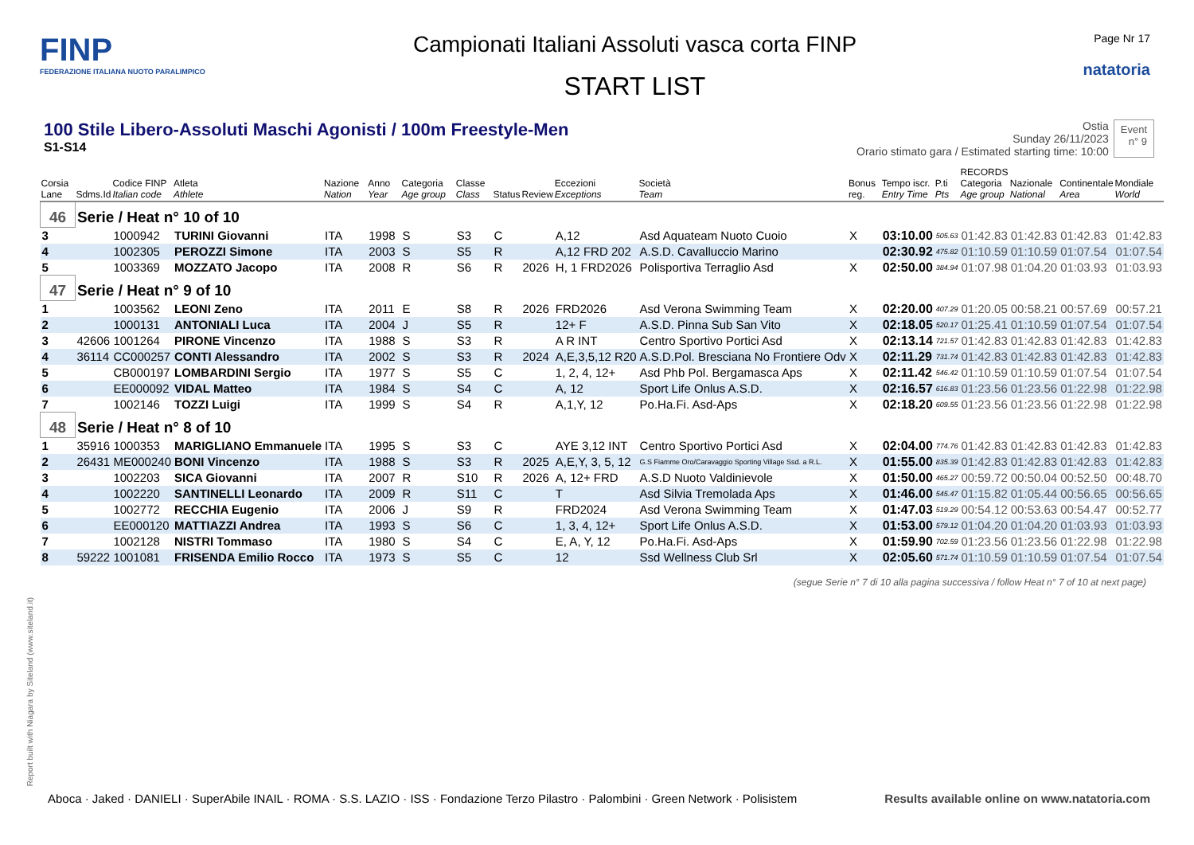FINP
FEDERAZIONE ITALIANA NUOTO PARALIMPICO
Campionati Italiani Assoluti vasca corta FINP
START LIST
Page Nr 17
natatoria
100 Stile Libero-Assoluti Maschi Agonisti / 100m Freestyle-Men
S1-S14
Ostia
Sunday 26/11/2023
Orario stimato gara / Estimated starting time: 10:00
Event
n° 9
| Corsia Lane | Sdms.Id | Codice FINP Italian code | Atleta Athlete | Nazione Nation | Anno Year | Categoria Age group | Classe Class | Status | Review | Eccezioni Exceptions | Società Team | Bonus reg. | Tempo iscr. Entry Time | P.ti Pts | RECORDS Categoria Age group | Nazionale National | Continentale Area | Mondiale World |
| --- | --- | --- | --- | --- | --- | --- | --- | --- | --- | --- | --- | --- | --- | --- | --- | --- | --- | --- |
| 46 | Serie / Heat n° 10 of 10 | | | | | | | | | | | | | | | | | |
| 3 | | 1000942 | TURINI Giovanni | ITA | 1998 | S | S3 | C | | A,12 | Asd Aquateam Nuoto Cuoio | X | 03:10.00 | 505.63 | 01:42.83 | 01:42.83 | 01:42.83 | 01:42.83 |
| 4 | | 1002305 | PEROZZI Simone | ITA | 2003 | S | S5 | R | | A,12 FRD 202 | A.S.D. Cavalluccio Marino | | 02:30.92 | 475.82 | 01:10.59 | 01:10.59 | 01:07.54 | 01:07.54 |
| 5 | | 1003369 | MOZZATO Jacopo | ITA | 2008 | R | S6 | R | 2026 | H, 1 FRD2026 | Polisportiva Terraglio Asd | X | 02:50.00 | 384.94 | 01:07.98 | 01:04.20 | 01:03.93 | 01:03.93 |
| 47 | Serie / Heat n° 9 of 10 | | | | | | | | | | | | | | | | | |
| 1 | | 1003562 | LEONI Zeno | ITA | 2011 | E | S8 | R | 2026 | FRD2026 | Asd Verona Swimming Team | X | 02:20.00 | 407.29 | 01:20.05 | 00:58.21 | 00:57.69 | 00:57.21 |
| 2 | | 1000131 | ANTONIALI Luca | ITA | 2004 | J | S5 | R | | 12+ F | A.S.D. Pinna Sub San Vito | X | 02:18.05 | 520.17 | 01:25.41 | 01:10.59 | 01:07.54 | 01:07.54 |
| 3 | 42606 | 1001264 | PIRONE Vincenzo | ITA | 1988 | S | S3 | R | | A R INT | Centro Sportivo Portici Asd | X | 02:13.14 | 721.57 | 01:42.83 | 01:42.83 | 01:42.83 | 01:42.83 |
| 4 | 36114 | CC000257 | CONTI Alessandro | ITA | 2002 | S | S3 | R | 2024 | A,E,3,5,12 R20 | A.S.D.Pol. Bresciana No Frontiere Odv | X | 02:11.29 | 731.74 | 01:42.83 | 01:42.83 | 01:42.83 | 01:42.83 |
| 5 | | CB000197 | LOMBARDINI Sergio | ITA | 1977 | S | S5 | C | | 1, 2, 4, 12+ | Asd Phb Pol. Bergamasca Aps | X | 02:11.42 | 546.42 | 01:10.59 | 01:10.59 | 01:07.54 | 01:07.54 |
| 6 | | EE000092 | VIDAL Matteo | ITA | 1984 | S | S4 | C | | A, 12 | Sport Life Onlus A.S.D. | X | 02:16.57 | 616.83 | 01:23.56 | 01:23.56 | 01:22.98 | 01:22.98 |
| 7 | | 1002146 | TOZZI Luigi | ITA | 1999 | S | S4 | R | | A,1,Y, 12 | Po.Ha.Fi. Asd-Aps | X | 02:18.20 | 609.55 | 01:23.56 | 01:23.56 | 01:22.98 | 01:22.98 |
| 48 | Serie / Heat n° 8 of 10 | | | | | | | | | | | | | | | | | |
| 1 | 35916 | 1000353 | MARIGLIANO Emmanuele | ITA | 1995 | S | S3 | C | | AYE 3,12 INT | Centro Sportivo Portici Asd | X | 02:04.00 | 774.76 | 01:42.83 | 01:42.83 | 01:42.83 | 01:42.83 |
| 2 | 26431 | ME000240 | BONI Vincenzo | ITA | 1988 | S | S3 | R | 2025 | A,E,Y, 3, 5, 12 | G.S Fiamme Oro/Caravaggio Sporting Village Ssd. a R.L. | X | 01:55.00 | 835.39 | 01:42.83 | 01:42.83 | 01:42.83 | 01:42.83 |
| 3 | | 1002203 | SICA Giovanni | ITA | 2007 | R | S10 | R | 2026 | A, 12+ FRD | A.S.D Nuoto Valdinievole | X | 01:50.00 | 465.27 | 00:59.72 | 00:50.04 | 00:52.50 | 00:48.70 |
| 4 | | 1002220 | SANTINELLI Leonardo | ITA | 2009 | R | S11 | C | | T | Asd Silvia Tremolada Aps | X | 01:46.00 | 545.47 | 01:15.82 | 01:05.44 | 00:56.65 | 00:56.65 |
| 5 | | 1002772 | RECCHIA Eugenio | ITA | 2006 | J | S9 | R | | FRD2024 | Asd Verona Swimming Team | X | 01:47.03 | 519.29 | 00:54.12 | 00:53.63 | 00:54.47 | 00:52.77 |
| 6 | | EE000120 | MATTIAZZI Andrea | ITA | 1993 | S | S6 | C | | 1, 3, 4, 12+ | Sport Life Onlus A.S.D. | X | 01:53.00 | 579.12 | 01:04.20 | 01:04.20 | 01:03.93 | 01:03.93 |
| 7 | | 1002128 | NISTRI Tommaso | ITA | 1980 | S | S4 | C | | E, A, Y, 12 | Po.Ha.Fi. Asd-Aps | X | 01:59.90 | 702.59 | 01:23.56 | 01:23.56 | 01:22.98 | 01:22.98 |
| 8 | 59222 | 1001081 | FRISENDA Emilio Rocco | ITA | 1973 | S | S5 | C | | 12 | Ssd Wellness Club Srl | X | 02:05.60 | 571.74 | 01:10.59 | 01:10.59 | 01:07.54 | 01:07.54 |
(segue Serie n° 7 di 10 alla pagina successiva / follow Heat n° 7 of 10 at next page)
Report built with Niagara by Siteland (www.siteland.it)
Aboca · Jaked · DANIELI · SuperAbile INAIL · ROMA · S.S. LAZIO · ISS · Fondazione Terzo Pilastro · Palombini · Green Network · Polisistem
Results available online on www.natatoria.com